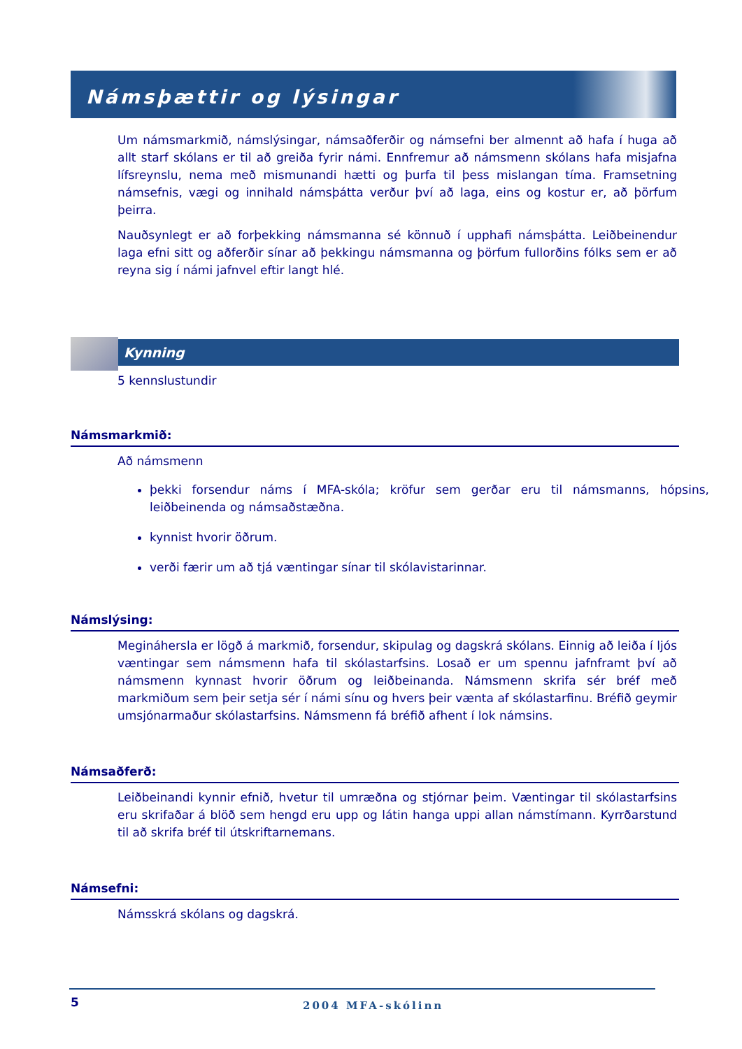Námsþættir og lýsingar
Um námsmarkmið, námslýsingar, námsaðferðir og námsefni ber almennt að hafa í huga að allt starf skólans er til að greiða fyrir námi. Ennfremur að námsmenn skólans hafa misjafna lífsreynslu, nema með mismunandi hætti og þurfa til þess mislangan tíma. Framsetning námsefnis, vægi og innihald námsþátta verður því að laga, eins og kostur er, að þörfum þeirra.
Nauðsynlegt er að forþekking námsmanna sé könnuð í upphafi námsþátta. Leiðbeinendur laga efni sitt og aðferðir sínar að þekkingu námsmanna og þörfum fullorðins fólks sem er að reyna sig í námi jafnvel eftir langt hlé.
Kynning
5 kennslustundir
Námsmarkmið:
Að námsmenn
þekki forsendur náms í MFA-skóla; kröfur sem gerðar eru til námsmanns, hópsins, leiðbeinenda og námsaðstæðna.
kynnist hvorir öðrum.
verði færir um að tjá væntingar sínar til skólavistarinnar.
Námslýsing:
Megináhersla er lögð á markmið, forsendur, skipulag og dagskrá skólans. Einnig að leiða í ljós væntingar sem námsmenn hafa til skólastarfsins. Losað er um spennu jafnframt því að námsmenn kynnast hvorir öðrum og leiðbeinanda. Námsmenn skrifa sér bréf með markmiðum sem þeir setja sér í námi sínu og hvers þeir vænta af skólastarfinu. Bréfið geymir umsjónarmaður skólastarfsins. Námsmenn fá bréfið afhent í lok námsins.
Námsaðferð:
Leiðbeinandi kynnir efnið, hvetur til umræðna og stjórnar þeim. Væntingar til skólastarfsins eru skrifaðar á blöð sem hengd eru upp og látin hanga uppi allan námstímann. Kyrrðarstund til að skrifa bréf til útskriftarnemans.
Námsefni:
Námsskrá skólans og dagskrá.
5 2004 MFA-skólinn